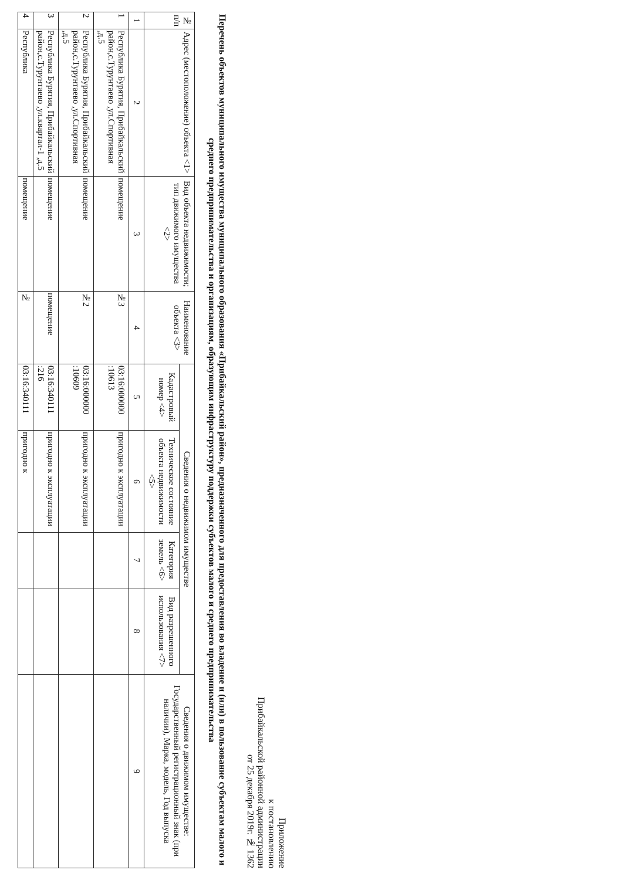Приложение
к постановлению
Прибайкальской районной администрации
от 25 декабря 2019г. № 1362
Перечень объектов муниципального имущества муниципального образования «Прибайкальский район», предназначенного для предоставления во владение и (или) в пользование субъектам малого и среднего предпринимательства и организациям, образующим инфраструктуру поддержки субъектов малого и среднего предпринимательства
| № п/п | Адрес (местоположение) объекта <1> | Вид объекта недвижимости; тип движимого имущества <2> | Наименование объекта <3> | Сведения о недвижимом имуществе | | | | Сведения о движимом имуществе: Государственный регистрационный знак (при наличии), Марка, модель, Год выпуска |
| --- | --- | --- | --- | --- | --- | --- | --- | --- |
| | | | | Кадастровый номер <4> | Техническое состояние объекта недвижимости <5> | Категория земель <6> | Вид разрешенного использования <7> | |
| 1 | 2 | 3 | 4 | 5 | 6 | 7 | 8 | 9 |
| 1 | Республика Бурятия, Прибайкальский район,с.Турунтаево ,ул.Спортивная ,д.5 | помещение | №3 | 03:16:000000 :10613 | пригодно к эксплуатации | | | |
| 2 | Республика Бурятия, Прибайкальский район,с.Турунтаево ,ул.Спортивная ,д.5 | помещение | №2 | 03:16:000000 :10609 | пригодно к эксплуатации | | | |
| 3 | Республика Бурятия, Прибайкальский район,с.Турунтаево ,ул.квартал-1 ,д.5 | помещение | помещение | 03:16:340111 :216 | пригодно к эксплуатации | | | |
| 4 | Республика | помещение | № | 03:16:340111 | пригодно к | | | |